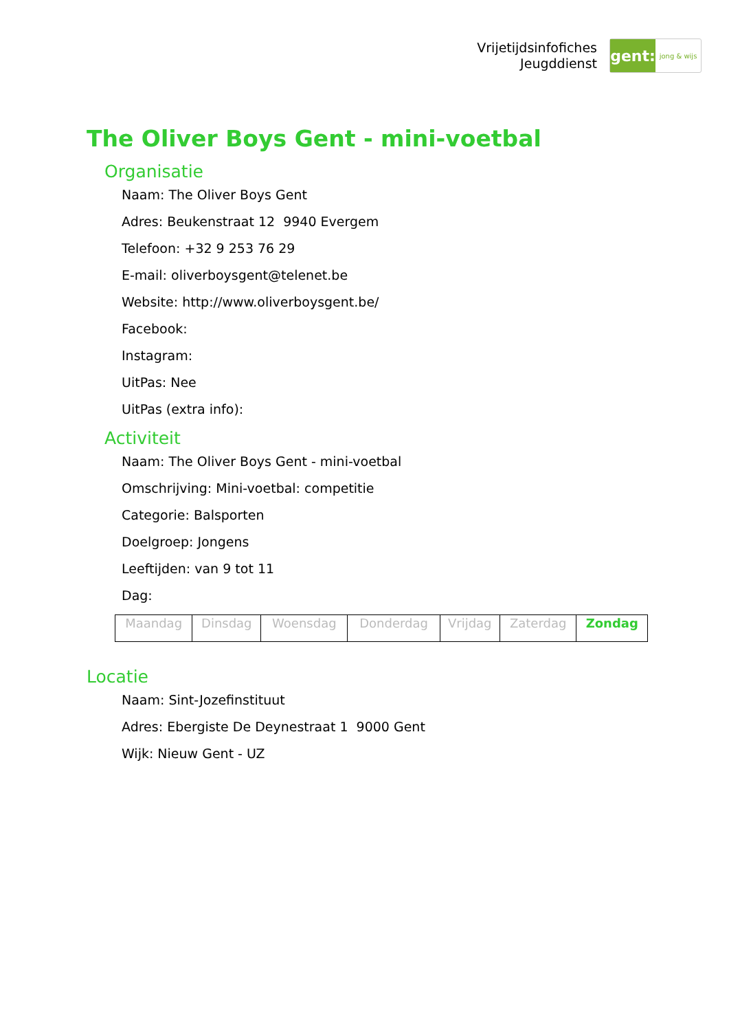Vrijetijdsinfofiches
Jeugddienst
gent:
jong & wijs
The Oliver Boys Gent - mini-voetbal
Organisatie
Naam: The Oliver Boys Gent
Adres: Beukenstraat 12 9940 Evergem
Telefoon: +32 9 253 76 29
E-mail: oliverboysgent@telenet.be
Website: http://www.oliverboysgent.be/
Facebook:
Instagram:
UitPas: Nee
UitPas (extra info):
Activiteit
Naam: The Oliver Boys Gent - mini-voetbal
Omschrijving: Mini-voetbal: competitie
Categorie: Balsporten
Doelgroep: Jongens
Leeftijden: van 9 tot 11
Dag:
| Maandag | Dinsdag | Woensdag | Donderdag | Vrijdag | Zaterdag | Zondag |
Locatie
Naam: Sint-Jozefinstituut
Adres: Ebergiste De Deynestraat 1 9000 Gent
Wijk: Nieuw Gent - UZ